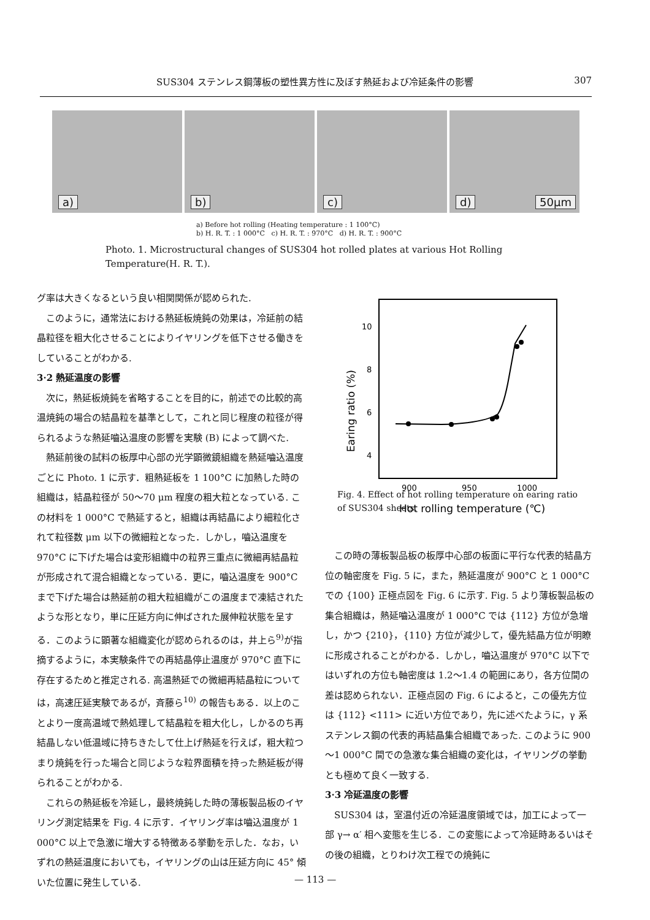SUS304 ステンレス鋼薄板の塑性異方性に及ぼす熱延および冷延条件の影響 307
a)
b)
c)
d) 50μm
a) Before hot rolling (Heating temperature : 1 100°C)
b) H. R. T. : 1 000°C c) H. R. T. : 970°C d) H. R. T. : 900°C
Photo. 1. Microstructural changes of SUS304 hot rolled plates at various Hot Rolling Temperature(H. R. T.).
グ率は大きくなるという良い相関関係が認められた.
このように，通常法における熱延板焼鈍の効果は，冷延前の結晶粒径を粗大化させることによりイヤリングを低下させる働きをしていることがわかる.
3·2 熱延温度の影響
次に，熱延板焼鈍を省略することを目的に，前述での比較的高温焼鈍の場合の結晶粒を基準として，これと同じ程度の粒径が得られるような熱延嚙込温度の影響を実験 (B) によって調べた.
熱延前後の試料の板厚中心部の光学顕微鏡組織を熱延嚙込温度ごとに Photo. 1 に示す．粗熱延板を 1 100°C に加熱した時の組織は，結晶粒径が 50～70 μm 程度の粗大粒となっている. この材料を 1 000°C で熱延すると，組織は再結晶により細粒化されて粒径数 μm 以下の微細粒となった．しかし，嚙込温度を 970°C に下げた場合は変形組織中の粒界三重点に微細再結晶粒が形成されて混合組織となっている．更に，嚙込温度を 900°C まで下げた場合は熱延前の粗大粒組織がこの温度まで凍結されたような形となり，単に圧延方向に伸ばされた展伸粒状態を呈する．このように顕著な組織変化が認められるのは，井上ら<sup>9)</sup>が指摘するように，本実験条件での再結晶停止温度が 970°C 直下に存在するためと推定される. 高温熱延での微細再結晶粒については，高速圧延実験であるが，斉藤ら<sup>10)</sup> の報告もある．以上のことより一度高温域で熱処理して結晶粒を粗大化し，しかるのち再結晶しない低温域に持ちきたして仕上げ熱延を行えば，粗大粒つまり焼鈍を行った場合と同じような粒界面積を持った熱延板が得られることがわかる.
これらの熱延板を冷延し，最終焼鈍した時の薄板製品板のイヤリング測定結果を Fig. 4 に示す．イヤリング率は嚙込温度が 1 000°C 以上で急激に増大する特徴ある挙動を示した．なお，いずれの熱延温度においても，イヤリングの山は圧延方向に 45° 傾いた位置に発生している.
10
8
6
4
900
950
1000
Earing ratio (%)
Hot rolling temperature (℃)
Fig. 4. Effect of hot rolling temperature on earing ratio of SUS304 sheets.
この時の薄板製品板の板厚中心部の板面に平行な代表的結晶方位の軸密度を Fig. 5 に，また，熱延温度が 900°C と 1 000°C での {100} 正極点図を Fig. 6 に示す. Fig. 5 より薄板製品板の集合組織は，熱延嚙込温度が 1 000°C では {112} 方位が急増し，かつ {210}，{110} 方位が減少して，優先結晶方位が明瞭に形成されることがわかる．しかし，嚙込温度が 970°C 以下ではいずれの方位も軸密度は 1.2～1.4 の範囲にあり，各方位間の差は認められない．正極点図の Fig. 6 によると，この優先方位は {112} <111> に近い方位であり，先に述べたように，γ 系ステンレス鋼の代表的再結晶集合組織であった. このように 900～1 000°C 間での急激な集合組織の変化は，イヤリングの挙動とも極めて良く一致する.
3·3 冷延温度の影響
SUS304 は，室温付近の冷延温度領域では，加工によって一部 γ→ α′ 相へ変態を生じる．この変態によって冷延時あるいはその後の組織，とりわけ次工程での焼鈍に
— 113 —